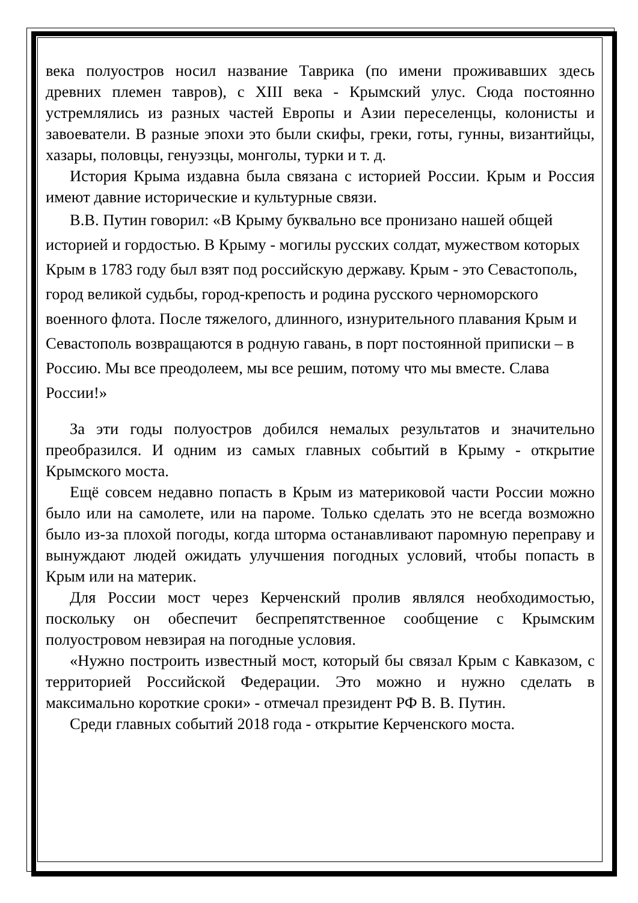века полуостров носил название Таврика (по имени проживавших здесь древних племен тавров), с XIII века - Крымский улус. Сюда постоянно устремлялись из разных частей Европы и Азии переселенцы, колонисты и завоеватели. В разные эпохи это были скифы, греки, готы, гунны, византийцы, хазары, половцы, генуэзцы, монголы, турки и т. д.
История Крыма издавна была связана с историей России. Крым и Россия имеют давние исторические и культурные связи.
В.В. Путин говорил: «В Крыму буквально все пронизано нашей общей историей и гордостью. В Крыму - могилы русских солдат, мужеством которых Крым в 1783 году был взят под российскую державу. Крым - это Севастополь, город великой судьбы, город-крепость и родина русского черноморского военного флота. После тяжелого, длинного, изнурительного плавания Крым и Севастополь возвращаются в родную гавань, в порт постоянной приписки – в Россию. Мы все преодолеем, мы все решим, потому что мы вместе. Слава России!»
За эти годы полуостров добился немалых результатов и значительно преобразился. И одним из самых главных событий в Крыму - открытие Крымского моста.
Ещё совсем недавно попасть в Крым из материковой части России можно было или на самолете, или на пароме. Только сделать это не всегда возможно было из-за плохой погоды, когда шторма останавливают паромную переправу и вынуждают людей ожидать улучшения погодных условий, чтобы попасть в Крым или на материк.
Для России мост через Керченский пролив являлся необходимостью, поскольку он обеспечит беспрепятственное сообщение с Крымским полуостровом невзирая на погодные условия.
«Нужно построить известный мост, который бы связал Крым с Кавказом, с территорией Российской Федерации. Это можно и нужно сделать в максимально короткие сроки» - отмечал президент РФ В. В. Путин.
Среди главных событий 2018 года - открытие Керченского моста.